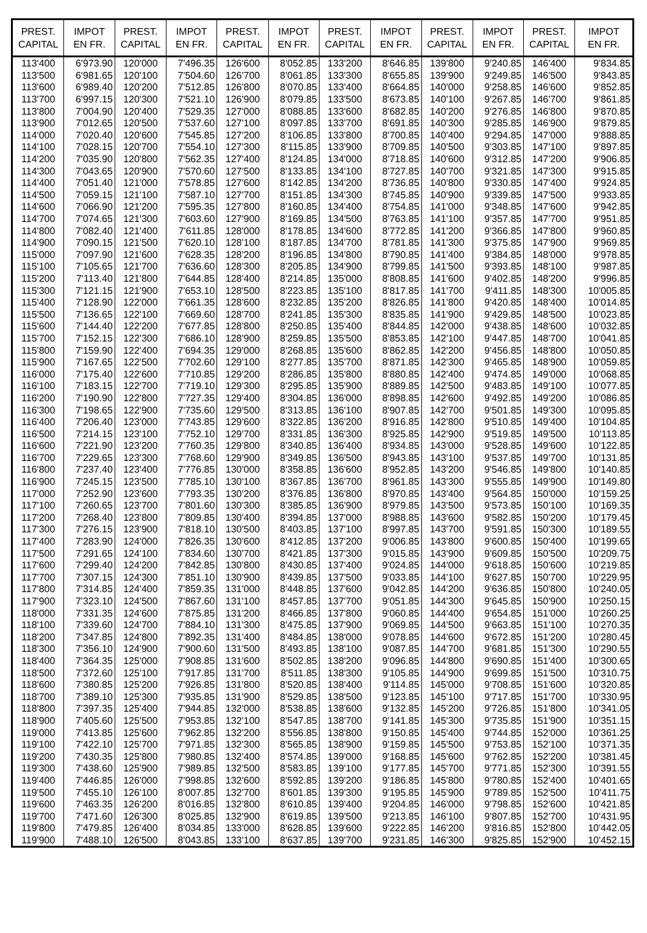| PREST. CAPITAL | IMPOT EN FR. | PREST. CAPITAL | IMPOT EN FR. | PREST. CAPITAL | IMPOT EN FR. | PREST. CAPITAL | IMPOT EN FR. | PREST. CAPITAL | IMPOT EN FR. | PREST. CAPITAL | IMPOT EN FR. |
| --- | --- | --- | --- | --- | --- | --- | --- | --- | --- | --- | --- |
| 113'400 | 6'973.90 | 120'000 | 7'496.35 | 126'600 | 8'052.85 | 133'200 | 8'646.85 | 139'800 | 9'240.85 | 146'400 | 9'834.85 |
| 113'500 | 6'981.65 | 120'100 | 7'504.60 | 126'700 | 8'061.85 | 133'300 | 8'655.85 | 139'900 | 9'249.85 | 146'500 | 9'843.85 |
| 113'600 | 6'989.40 | 120'200 | 7'512.85 | 126'800 | 8'070.85 | 133'400 | 8'664.85 | 140'000 | 9'258.85 | 146'600 | 9'852.85 |
| 113'700 | 6'997.15 | 120'300 | 7'521.10 | 126'900 | 8'079.85 | 133'500 | 8'673.85 | 140'100 | 9'267.85 | 146'700 | 9'861.85 |
| 113'800 | 7'004.90 | 120'400 | 7'529.35 | 127'000 | 8'088.85 | 133'600 | 8'682.85 | 140'200 | 9'276.85 | 146'800 | 9'870.85 |
| 113'900 | 7'012.65 | 120'500 | 7'537.60 | 127'100 | 8'097.85 | 133'700 | 8'691.85 | 140'300 | 9'285.85 | 146'900 | 9'879.85 |
| 114'000 | 7'020.40 | 120'600 | 7'545.85 | 127'200 | 8'106.85 | 133'800 | 8'700.85 | 140'400 | 9'294.85 | 147'000 | 9'888.85 |
| 114'100 | 7'028.15 | 120'700 | 7'554.10 | 127'300 | 8'115.85 | 133'900 | 8'709.85 | 140'500 | 9'303.85 | 147'100 | 9'897.85 |
| 114'200 | 7'035.90 | 120'800 | 7'562.35 | 127'400 | 8'124.85 | 134'000 | 8'718.85 | 140'600 | 9'312.85 | 147'200 | 9'906.85 |
| 114'300 | 7'043.65 | 120'900 | 7'570.60 | 127'500 | 8'133.85 | 134'100 | 8'727.85 | 140'700 | 9'321.85 | 147'300 | 9'915.85 |
| 114'400 | 7'051.40 | 121'000 | 7'578.85 | 127'600 | 8'142.85 | 134'200 | 8'736.85 | 140'800 | 9'330.85 | 147'400 | 9'924.85 |
| 114'500 | 7'059.15 | 121'100 | 7'587.10 | 127'700 | 8'151.85 | 134'300 | 8'745.85 | 140'900 | 9'339.85 | 147'500 | 9'933.85 |
| 114'600 | 7'066.90 | 121'200 | 7'595.35 | 127'800 | 8'160.85 | 134'400 | 8'754.85 | 141'000 | 9'348.85 | 147'600 | 9'942.85 |
| 114'700 | 7'074.65 | 121'300 | 7'603.60 | 127'900 | 8'169.85 | 134'500 | 8'763.85 | 141'100 | 9'357.85 | 147'700 | 9'951.85 |
| 114'800 | 7'082.40 | 121'400 | 7'611.85 | 128'000 | 8'178.85 | 134'600 | 8'772.85 | 141'200 | 9'366.85 | 147'800 | 9'960.85 |
| 114'900 | 7'090.15 | 121'500 | 7'620.10 | 128'100 | 8'187.85 | 134'700 | 8'781.85 | 141'300 | 9'375.85 | 147'900 | 9'969.85 |
| 115'000 | 7'097.90 | 121'600 | 7'628.35 | 128'200 | 8'196.85 | 134'800 | 8'790.85 | 141'400 | 9'384.85 | 148'000 | 9'978.85 |
| 115'100 | 7'105.65 | 121'700 | 7'636.60 | 128'300 | 8'205.85 | 134'900 | 8'799.85 | 141'500 | 9'393.85 | 148'100 | 9'987.85 |
| 115'200 | 7'113.40 | 121'800 | 7'644.85 | 128'400 | 8'214.85 | 135'000 | 8'808.85 | 141'600 | 9'402.85 | 148'200 | 9'996.85 |
| 115'300 | 7'121.15 | 121'900 | 7'653.10 | 128'500 | 8'223.85 | 135'100 | 8'817.85 | 141'700 | 9'411.85 | 148'300 | 10'005.85 |
| 115'400 | 7'128.90 | 122'000 | 7'661.35 | 128'600 | 8'232.85 | 135'200 | 8'826.85 | 141'800 | 9'420.85 | 148'400 | 10'014.85 |
| 115'500 | 7'136.65 | 122'100 | 7'669.60 | 128'700 | 8'241.85 | 135'300 | 8'835.85 | 141'900 | 9'429.85 | 148'500 | 10'023.85 |
| 115'600 | 7'144.40 | 122'200 | 7'677.85 | 128'800 | 8'250.85 | 135'400 | 8'844.85 | 142'000 | 9'438.85 | 148'600 | 10'032.85 |
| 115'700 | 7'152.15 | 122'300 | 7'686.10 | 128'900 | 8'259.85 | 135'500 | 8'853.85 | 142'100 | 9'447.85 | 148'700 | 10'041.85 |
| 115'800 | 7'159.90 | 122'400 | 7'694.35 | 129'000 | 8'268.85 | 135'600 | 8'862.85 | 142'200 | 9'456.85 | 148'800 | 10'050.85 |
| 115'900 | 7'167.65 | 122'500 | 7'702.60 | 129'100 | 8'277.85 | 135'700 | 8'871.85 | 142'300 | 9'465.85 | 148'900 | 10'059.85 |
| 116'000 | 7'175.40 | 122'600 | 7'710.85 | 129'200 | 8'286.85 | 135'800 | 8'880.85 | 142'400 | 9'474.85 | 149'000 | 10'068.85 |
| 116'100 | 7'183.15 | 122'700 | 7'719.10 | 129'300 | 8'295.85 | 135'900 | 8'889.85 | 142'500 | 9'483.85 | 149'100 | 10'077.85 |
| 116'200 | 7'190.90 | 122'800 | 7'727.35 | 129'400 | 8'304.85 | 136'000 | 8'898.85 | 142'600 | 9'492.85 | 149'200 | 10'086.85 |
| 116'300 | 7'198.65 | 122'900 | 7'735.60 | 129'500 | 8'313.85 | 136'100 | 8'907.85 | 142'700 | 9'501.85 | 149'300 | 10'095.85 |
| 116'400 | 7'206.40 | 123'000 | 7'743.85 | 129'600 | 8'322.85 | 136'200 | 8'916.85 | 142'800 | 9'510.85 | 149'400 | 10'104.85 |
| 116'500 | 7'214.15 | 123'100 | 7'752.10 | 129'700 | 8'331.85 | 136'300 | 8'925.85 | 142'900 | 9'519.85 | 149'500 | 10'113.85 |
| 116'600 | 7'221.90 | 123'200 | 7'760.35 | 129'800 | 8'340.85 | 136'400 | 8'934.85 | 143'000 | 9'528.85 | 149'600 | 10'122.85 |
| 116'700 | 7'229.65 | 123'300 | 7'768.60 | 129'900 | 8'349.85 | 136'500 | 8'943.85 | 143'100 | 9'537.85 | 149'700 | 10'131.85 |
| 116'800 | 7'237.40 | 123'400 | 7'776.85 | 130'000 | 8'358.85 | 136'600 | 8'952.85 | 143'200 | 9'546.85 | 149'800 | 10'140.85 |
| 116'900 | 7'245.15 | 123'500 | 7'785.10 | 130'100 | 8'367.85 | 136'700 | 8'961.85 | 143'300 | 9'555.85 | 149'900 | 10'149.80 |
| 117'000 | 7'252.90 | 123'600 | 7'793.35 | 130'200 | 8'376.85 | 136'800 | 8'970.85 | 143'400 | 9'564.85 | 150'000 | 10'159.25 |
| 117'100 | 7'260.65 | 123'700 | 7'801.60 | 130'300 | 8'385.85 | 136'900 | 8'979.85 | 143'500 | 9'573.85 | 150'100 | 10'169.35 |
| 117'200 | 7'268.40 | 123'800 | 7'809.85 | 130'400 | 8'394.85 | 137'000 | 8'988.85 | 143'600 | 9'582.85 | 150'200 | 10'179.45 |
| 117'300 | 7'276.15 | 123'900 | 7'818.10 | 130'500 | 8'403.85 | 137'100 | 8'997.85 | 143'700 | 9'591.85 | 150'300 | 10'189.55 |
| 117'400 | 7'283.90 | 124'000 | 7'826.35 | 130'600 | 8'412.85 | 137'200 | 9'006.85 | 143'800 | 9'600.85 | 150'400 | 10'199.65 |
| 117'500 | 7'291.65 | 124'100 | 7'834.60 | 130'700 | 8'421.85 | 137'300 | 9'015.85 | 143'900 | 9'609.85 | 150'500 | 10'209.75 |
| 117'600 | 7'299.40 | 124'200 | 7'842.85 | 130'800 | 8'430.85 | 137'400 | 9'024.85 | 144'000 | 9'618.85 | 150'600 | 10'219.85 |
| 117'700 | 7'307.15 | 124'300 | 7'851.10 | 130'900 | 8'439.85 | 137'500 | 9'033.85 | 144'100 | 9'627.85 | 150'700 | 10'229.95 |
| 117'800 | 7'314.85 | 124'400 | 7'859.35 | 131'000 | 8'448.85 | 137'600 | 9'042.85 | 144'200 | 9'636.85 | 150'800 | 10'240.05 |
| 117'900 | 7'323.10 | 124'500 | 7'867.60 | 131'100 | 8'457.85 | 137'700 | 9'051.85 | 144'300 | 9'645.85 | 150'900 | 10'250.15 |
| 118'000 | 7'331.35 | 124'600 | 7'875.85 | 131'200 | 8'466.85 | 137'800 | 9'060.85 | 144'400 | 9'654.85 | 151'000 | 10'260.25 |
| 118'100 | 7'339.60 | 124'700 | 7'884.10 | 131'300 | 8'475.85 | 137'900 | 9'069.85 | 144'500 | 9'663.85 | 151'100 | 10'270.35 |
| 118'200 | 7'347.85 | 124'800 | 7'892.35 | 131'400 | 8'484.85 | 138'000 | 9'078.85 | 144'600 | 9'672.85 | 151'200 | 10'280.45 |
| 118'300 | 7'356.10 | 124'900 | 7'900.60 | 131'500 | 8'493.85 | 138'100 | 9'087.85 | 144'700 | 9'681.85 | 151'300 | 10'290.55 |
| 118'400 | 7'364.35 | 125'000 | 7'908.85 | 131'600 | 8'502.85 | 138'200 | 9'096.85 | 144'800 | 9'690.85 | 151'400 | 10'300.65 |
| 118'500 | 7'372.60 | 125'100 | 7'917.85 | 131'700 | 8'511.85 | 138'300 | 9'105.85 | 144'900 | 9'699.85 | 151'500 | 10'310.75 |
| 118'600 | 7'380.85 | 125'200 | 7'926.85 | 131'800 | 8'520.85 | 138'400 | 9'114.85 | 145'000 | 9'708.85 | 151'600 | 10'320.85 |
| 118'700 | 7'389.10 | 125'300 | 7'935.85 | 131'900 | 8'529.85 | 138'500 | 9'123.85 | 145'100 | 9'717.85 | 151'700 | 10'330.95 |
| 118'800 | 7'397.35 | 125'400 | 7'944.85 | 132'000 | 8'538.85 | 138'600 | 9'132.85 | 145'200 | 9'726.85 | 151'800 | 10'341.05 |
| 118'900 | 7'405.60 | 125'500 | 7'953.85 | 132'100 | 8'547.85 | 138'700 | 9'141.85 | 145'300 | 9'735.85 | 151'900 | 10'351.15 |
| 119'000 | 7'413.85 | 125'600 | 7'962.85 | 132'200 | 8'556.85 | 138'800 | 9'150.85 | 145'400 | 9'744.85 | 152'000 | 10'361.25 |
| 119'100 | 7'422.10 | 125'700 | 7'971.85 | 132'300 | 8'565.85 | 138'900 | 9'159.85 | 145'500 | 9'753.85 | 152'100 | 10'371.35 |
| 119'200 | 7'430.35 | 125'800 | 7'980.85 | 132'400 | 8'574.85 | 139'000 | 9'168.85 | 145'600 | 9'762.85 | 152'200 | 10'381.45 |
| 119'300 | 7'438.60 | 125'900 | 7'989.85 | 132'500 | 8'583.85 | 139'100 | 9'177.85 | 145'700 | 9'771.85 | 152'300 | 10'391.55 |
| 119'400 | 7'446.85 | 126'000 | 7'998.85 | 132'600 | 8'592.85 | 139'200 | 9'186.85 | 145'800 | 9'780.85 | 152'400 | 10'401.65 |
| 119'500 | 7'455.10 | 126'100 | 8'007.85 | 132'700 | 8'601.85 | 139'300 | 9'195.85 | 145'900 | 9'789.85 | 152'500 | 10'411.75 |
| 119'600 | 7'463.35 | 126'200 | 8'016.85 | 132'800 | 8'610.85 | 139'400 | 9'204.85 | 146'000 | 9'798.85 | 152'600 | 10'421.85 |
| 119'700 | 7'471.60 | 126'300 | 8'025.85 | 132'900 | 8'619.85 | 139'500 | 9'213.85 | 146'100 | 9'807.85 | 152'700 | 10'431.95 |
| 119'800 | 7'479.85 | 126'400 | 8'034.85 | 133'000 | 8'628.85 | 139'600 | 9'222.85 | 146'200 | 9'816.85 | 152'800 | 10'442.05 |
| 119'900 | 7'488.10 | 126'500 | 8'043.85 | 133'100 | 8'637.85 | 139'700 | 9'231.85 | 146'300 | 9'825.85 | 152'900 | 10'452.15 |